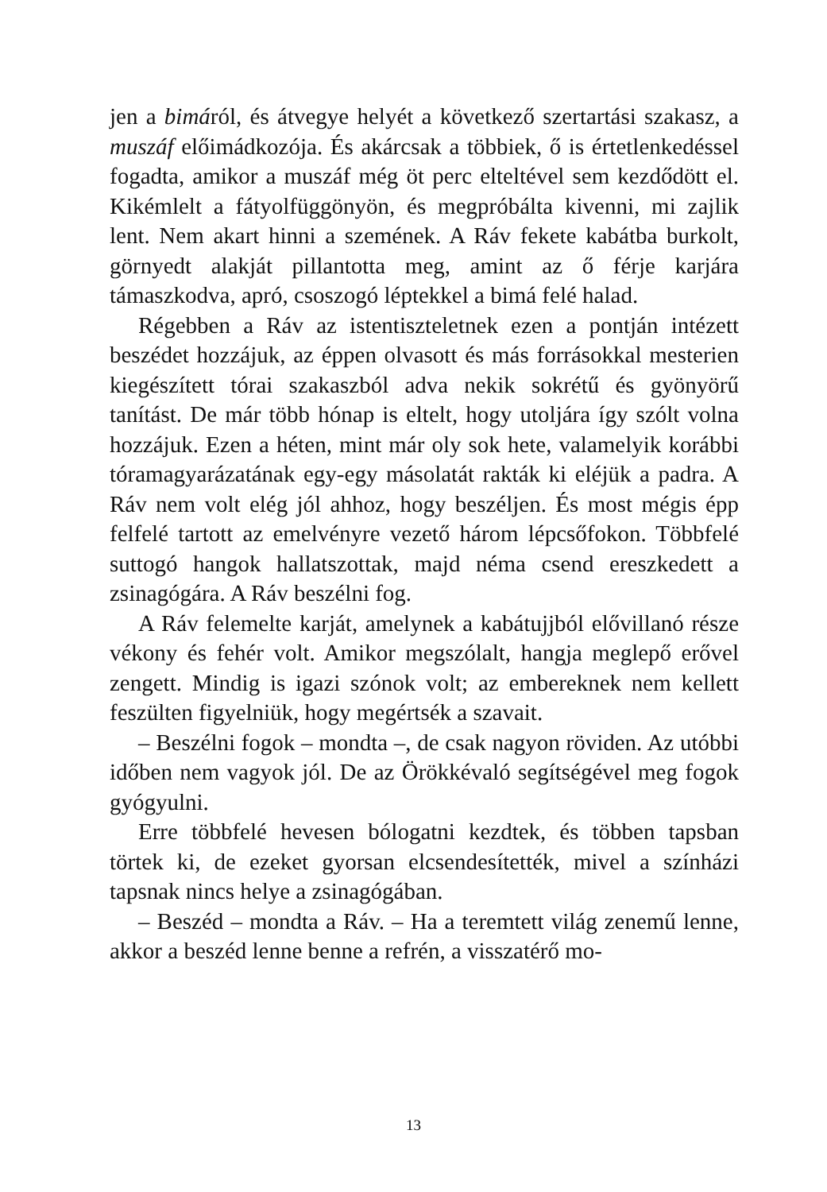jen a bimáról, és átvegye helyét a következő szertartási szakasz, a muszáf előimádkozója. És akárcsak a többiek, ő is értetlenkedéssel fogadta, amikor a muszáf még öt perc elteltével sem kezdődött el. Kikémlelt a fátyolfüggönyön, és megpróbálta kivenni, mi zajlik lent. Nem akart hinni a szemének. A Ráv fekete kabátba burkolt, görnyedt alakját pillantotta meg, amint az ő férje karjára támaszkodva, apró, csoszogó léptekkel a bimá felé halad.
Régebben a Ráv az istentiszteletnek ezen a pontján intézett beszédet hozzájuk, az éppen olvasott és más forrásokkal mesterien kiegészített tórai szakaszból adva nekik sokrétű és gyönyörű tanítást. De már több hónap is eltelt, hogy utoljára így szólt volna hozzájuk. Ezen a héten, mint már oly sok hete, valamelyik korábbi tóramagyarázatának egy-egy másolatát rakták ki eléjük a padra. A Ráv nem volt elég jól ahhoz, hogy beszéljen. És most mégis épp felfelé tartott az emelvényre vezető három lépcsőfokon. Többfelé suttogó hangok hallatszottak, majd néma csend ereszkedett a zsinagógára. A Ráv beszélni fog.
A Ráv felemelte karját, amelynek a kabátujjból elővillanó része vékony és fehér volt. Amikor megszólalt, hangja meglepő erővel zengett. Mindig is igazi szónok volt; az embereknek nem kellett feszülten figyelniük, hogy megértsék a szavait.
– Beszélni fogok – mondta –, de csak nagyon röviden. Az utóbbi időben nem vagyok jól. De az Örökkévaló segítségével meg fogok gyógyulni.
Erre többfelé hevesen bólogatni kezdtek, és többen tapsban törtek ki, de ezeket gyorsan elcsendesítették, mivel a színházi tapsnak nincs helye a zsinagógában.
– Beszéd – mondta a Ráv. – Ha a teremtett világ zenemű lenne, akkor a beszéd lenne benne a refrén, a visszatérő mo-
13